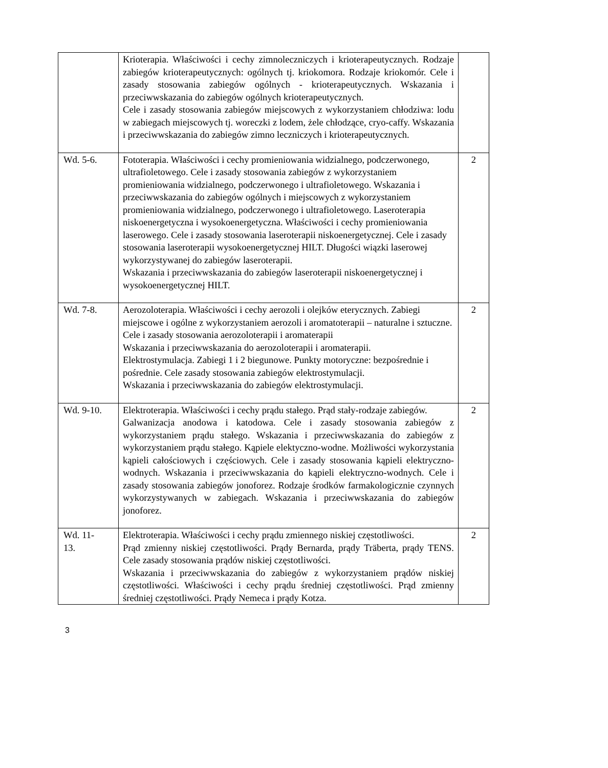| | Krioterapia. Właściwości i cechy zimnoleczniczych i krioterapeutycznych. Rodzaje zabiegów krioterapeutycznych: ogólnych tj. kriokomora. Rodzaje kriokomór. Cele i zasady stosowania zabiegów ogólnych - krioterapeutycznych. Wskazania i przeciwwskazania do zabiegów ogólnych krioterapeutycznych. Cele i zasady stosowania zabiegów miejscowych z wykorzystaniem chłodziwa: lodu w zabiegach miejscowych tj. woreczki z lodem, żele chłodzące, cryo-caffy. Wskazania i przeciwwskazania do zabiegów zimno leczniczych i krioterapeutycznych. | |
| Wd. 5-6. | Fototerapia. Właściwości i cechy promieniowania widzialnego, podczerwonego, ultrafioletowego. Cele i zasady stosowania zabiegów z wykorzystaniem promieniowania widzialnego, podczerwonego i ultrafioletowego. Wskazania i przeciwwskazania do zabiegów ogólnych i miejscowych z wykorzystaniem promieniowania widzialnego, podczerwonego i ultrafioletowego. Laseroterapia niskoenergetyczna i wysokoenergetyczna. Właściwości i cechy promieniowania laserowego. Cele i zasady stosowania laseroterapii niskoenergetycznej. Cele i zasady stosowania laseroterapii wysokoenergetycznej HILT. Długości wiązki laserowej wykorzystywanej do zabiegów laseroterapii. Wskazania i przeciwwskazania do zabiegów laseroterapii niskoenergetycznej i wysokoenergetycznej HILT. | 2 |
| Wd. 7-8. | Aerozoloterapia. Właściwości i cechy aerozoli i olejków eterycznych. Zabiegi miejscowe i ogólne z wykorzystaniem aerozoli i aromatoterapii – naturalne i sztuczne. Cele i zasady stosowania aerozoloterapii i aromaterapii Wskazania i przeciwwskazania do aerozoloterapii i aromaterapii. Elektrostymulacja. Zabiegi 1 i 2 biegunowe. Punkty motoryczne: bezpośrednie i pośrednie. Cele zasady stosowania zabiegów elektrostymulacji. Wskazania i przeciwwskazania do zabiegów elektrostymulacji. | 2 |
| Wd. 9-10. | Elektroterapia. Właściwości i cechy prądu stałego. Prąd stały-rodzaje zabiegów. Galwanizacja anodowa i katodowa. Cele i zasady stosowania zabiegów z wykorzystaniem prądu stałego. Wskazania i przeciwwskazania do zabiegów z wykorzystaniem prądu stałego. Kąpiele elektyczno-wodne. Możliwości wykorzystania kąpieli całościowych i częściowych. Cele i zasady stosowania kąpieli elektryczno-wodnych. Wskazania i przeciwwskazania do kąpieli elektryczno-wodnych. Cele i zasady stosowania zabiegów jonoforez. Rodzaje środków farmakologicznie czynnych wykorzystywanych w zabiegach. Wskazania i przeciwwskazania do zabiegów jonoforez. | 2 |
| Wd. 11- 13. | Elektroterapia. Właściwości i cechy prądu zmiennego niskiej częstotliwości. Prąd zmienny niskiej częstotliwości. Prądy Bernarda, prądy Träberta, prądy TENS. Cele zasady stosowania prądów niskiej częstotliwości. Wskazania i przeciwwskazania do zabiegów z wykorzystaniem prądów niskiej częstotliwości. Właściwości i cechy prądu średniej częstotliwości. Prąd zmienny średniej częstotliwości. Prądy Nemeca i prądy Kotza. | 2 |
3